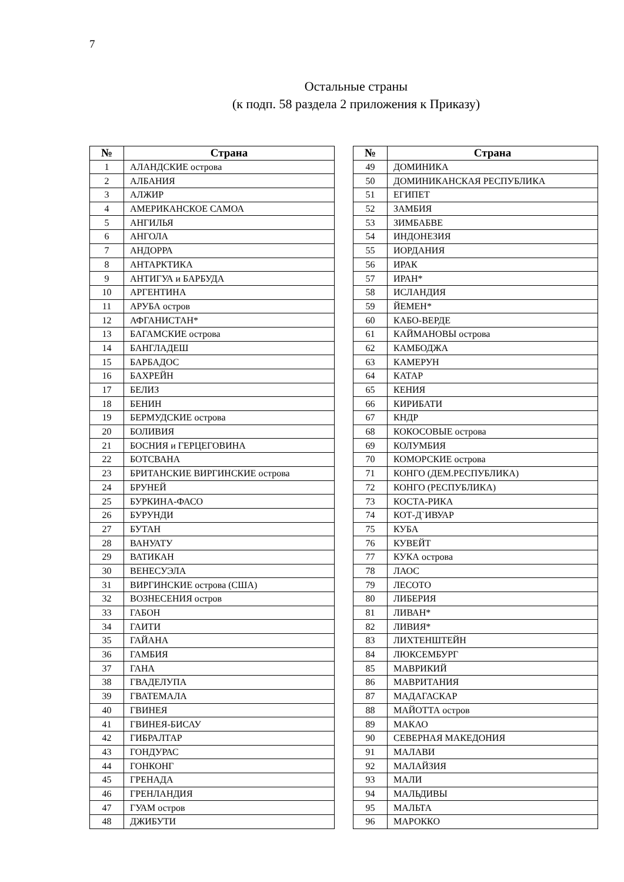7
Остальные страны
(к подп. 58 раздела 2 приложения к Приказу)
| № | Страна |
| --- | --- |
| 1 | АЛАНДСКИЕ острова |
| 2 | АЛБАНИЯ |
| 3 | АЛЖИР |
| 4 | АМЕРИКАНСКОЕ САМОА |
| 5 | АНГИЛЬЯ |
| 6 | АНГОЛА |
| 7 | АНДОРРА |
| 8 | АНТАРКТИКА |
| 9 | АНТИГУА и БАРБУДА |
| 10 | АРГЕНТИНА |
| 11 | АРУБА остров |
| 12 | АФГАНИСТАН* |
| 13 | БАГАМСКИЕ острова |
| 14 | БАНГЛАДЕШ |
| 15 | БАРБАДОС |
| 16 | БАХРЕЙН |
| 17 | БЕЛИЗ |
| 18 | БЕНИН |
| 19 | БЕРМУДСКИЕ острова |
| 20 | БОЛИВИЯ |
| 21 | БОСНИЯ и ГЕРЦЕГОВИНА |
| 22 | БОТСВАНА |
| 23 | БРИТАНСКИЕ ВИРГИНСКИЕ острова |
| 24 | БРУНЕЙ |
| 25 | БУРКИНА-ФАСО |
| 26 | БУРУНДИ |
| 27 | БУТАН |
| 28 | ВАНУАТУ |
| 29 | ВАТИКАН |
| 30 | ВЕНЕСУЭЛА |
| 31 | ВИРГИНСКИЕ острова (США) |
| 32 | ВОЗНЕСЕНИЯ остров |
| 33 | ГАБОН |
| 34 | ГАИТИ |
| 35 | ГАЙАНА |
| 36 | ГАМБИЯ |
| 37 | ГАНА |
| 38 | ГВАДЕЛУПА |
| 39 | ГВАТЕМАЛА |
| 40 | ГВИНЕЯ |
| 41 | ГВИНЕЯ-БИСАУ |
| 42 | ГИБРАЛТАР |
| 43 | ГОНДУРАС |
| 44 | ГОНКОНГ |
| 45 | ГРЕНАДА |
| 46 | ГРЕНЛАНДИЯ |
| 47 | ГУАМ остров |
| 48 | ДЖИБУТИ |
| № | Страна |
| --- | --- |
| 49 | ДОМИНИКА |
| 50 | ДОМИНИКАНСКАЯ РЕСПУБЛИКА |
| 51 | ЕГИПЕТ |
| 52 | ЗАМБИЯ |
| 53 | ЗИМБАБВЕ |
| 54 | ИНДОНЕЗИЯ |
| 55 | ИОРДАНИЯ |
| 56 | ИРАК |
| 57 | ИРАН* |
| 58 | ИСЛАНДИЯ |
| 59 | ЙЕМЕН* |
| 60 | КАБО-ВЕРДЕ |
| 61 | КАЙМАНОВЫ острова |
| 62 | КАМБОДЖА |
| 63 | КАМЕРУН |
| 64 | КАТАР |
| 65 | КЕНИЯ |
| 66 | КИРИБАТИ |
| 67 | КНДР |
| 68 | КОКОСОВЫЕ острова |
| 69 | КОЛУМБИЯ |
| 70 | КОМОРСКИЕ острова |
| 71 | КОНГО (ДЕМ.РЕСПУБЛИКА) |
| 72 | КОНГО (РЕСПУБЛИКА) |
| 73 | КОСТА-РИКА |
| 74 | КОТ-Д`ИВУАР |
| 75 | КУБА |
| 76 | КУВЕЙТ |
| 77 | КУКА острова |
| 78 | ЛАОС |
| 79 | ЛЕСОТО |
| 80 | ЛИБЕРИЯ |
| 81 | ЛИВАН* |
| 82 | ЛИВИЯ* |
| 83 | ЛИХТЕНШТЕЙН |
| 84 | ЛЮКСЕМБУРГ |
| 85 | МАВРИКИЙ |
| 86 | МАВРИТАНИЯ |
| 87 | МАДАГАСКАР |
| 88 | МАЙОТТА остров |
| 89 | МАКАО |
| 90 | СЕВЕРНАЯ МАКЕДОНИЯ |
| 91 | МАЛАВИ |
| 92 | МАЛАЙЗИЯ |
| 93 | МАЛИ |
| 94 | МАЛЬДИВЫ |
| 95 | МАЛЬТА |
| 96 | МАРОККО |